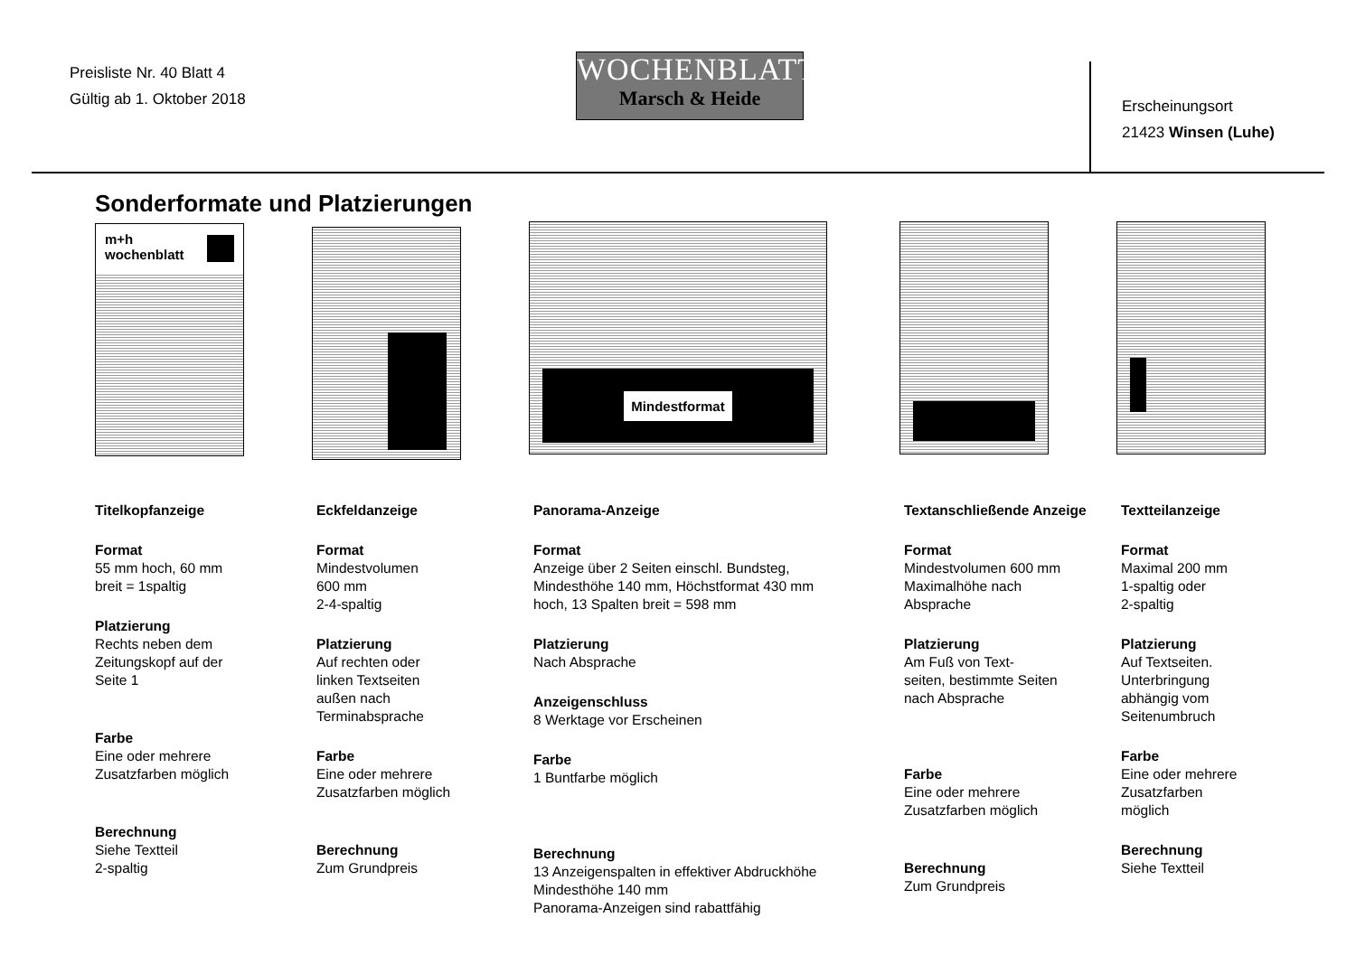Preisliste Nr. 40 Blatt 4
Gültig ab 1. Oktober 2018
WOCHENBLATT
Marsch & Heide
Erscheinungsort
21423 Winsen (Luhe)
Sonderformate und Platzierungen
m+h
wochenblatt
Mindestformat
Titelkopfanzeige
Format
55 mm hoch, 60 mm
breit = 1spaltig
Platzierung
Rechts neben dem
Zeitungskopf auf der
Seite 1
Farbe
Eine oder mehrere
Zusatzfarben möglich
Berechnung
Siehe Textteil
2-spaltig
Eckfeldanzeige
Format
Mindestvolumen
600 mm
2-4-spaltig
Platzierung
Auf rechten oder
linken Textseiten
außen nach
Terminabsprache
Farbe
Eine oder mehrere
Zusatzfarben möglich
Berechnung
Zum Grundpreis
Panorama-Anzeige
Format
Anzeige über 2 Seiten einschl. Bundsteg,
Mindesthöhe 140 mm, Höchstformat 430 mm
hoch, 13 Spalten breit = 598 mm
Platzierung
Nach Absprache
Anzeigenschluss
8 Werktage vor Erscheinen
Farbe
1 Buntfarbe möglich
Berechnung
13 Anzeigenspalten in effektiver Abdruckhöhe
Mindesthöhe 140 mm
Panorama-Anzeigen sind rabattfähig
Textanschließende Anzeige
Format
Mindestvolumen 600 mm
Maximalhöhe nach
Absprache
Platzierung
Am Fuß von Text-
seiten, bestimmte Seiten
nach Absprache
Farbe
Eine oder mehrere
Zusatzfarben möglich
Berechnung
Zum Grundpreis
Textteilanzeige
Format
Maximal 200 mm
1-spaltig oder
2-spaltig
Platzierung
Auf Textseiten.
Unterbringung
abhängig vom
Seitenumbruch
Farbe
Eine oder mehrere
Zusatzfarben
möglich
Berechnung
Siehe Textteil